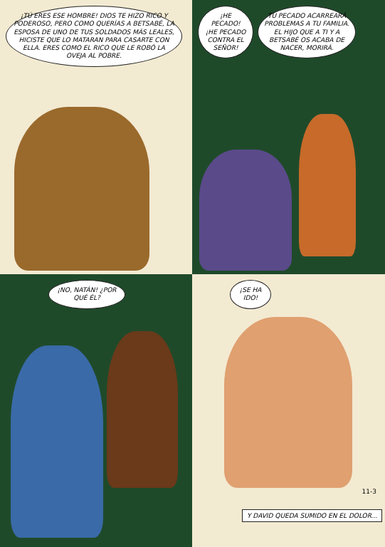¡TÚ ERES ESE HOMBRE! DIOS TE HIZO RICO Y PODEROSO, PERO COMO QUERÍAS A BETSABÉ, LA ESPOSA DE UNO DE TUS SOLDADOS MÁS LEALES, HICISTE QUE LO MATARAN PARA CASARTE CON ELLA. ERES COMO EL RICO QUE LE ROBÓ LA OVEJA AL POBRE.
¡HE PECADO! ¡HE PECADO CONTRA EL SEÑOR!
TU PECADO ACARREARÁ PROBLEMAS A TU FAMILIA. EL HIJO QUE A TI Y A BETSABÉ OS ACABA DE NACER, MORIRÁ.
¡NO, NATÁN! ¿POR QUÉ ÉL?
¡SE HA IDO!
11-3
Y DAVID QUEDA SUMIDO EN EL DOLOR...